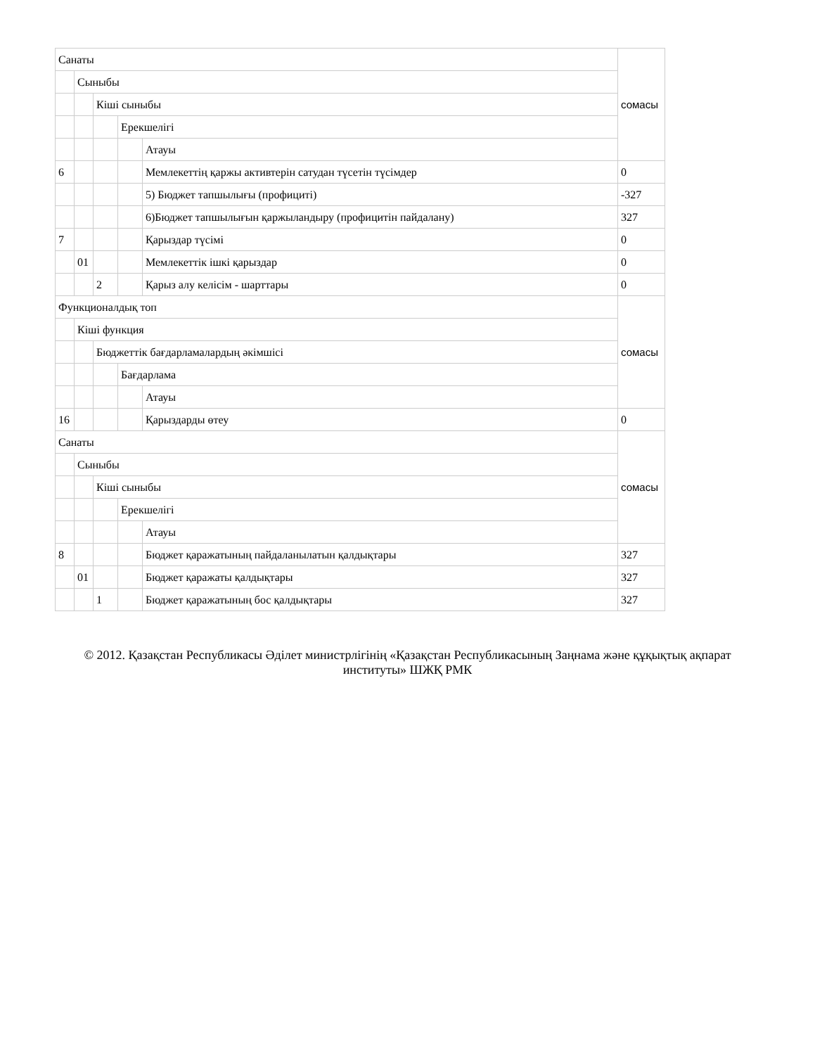| Санаты | | | | | сомасы |
| | Сыныбы | | | | |
| | | Кіші сыныбы | | | |
| | | | Ерекшелігі | | |
| | | | | Атауы | |
| 6 | | | | Мемлекеттің қаржы активтерін сатудан түсетін түсімдер | 0 |
| | | | | 5) Бюджет тапшылығы (профициті) | -327 |
| | | | | 6)Бюджет тапшылығын қаржыландыру (профицитін пайдалану) | 327 |
| 7 | | | | Қарыздар түсімі | 0 |
| | 01 | | | Мемлекеттік ішкі қарыздар | 0 |
| | | 2 | | Қарыз алу келісім - шарттары | 0 |
| Функционалдық топ | | | | | сомасы |
| | Кіші функция | | | | |
| | | Бюджеттік бағдарламалардың әкімшісі | | | |
| | | | Бағдарлама | | |
| | | | | Атауы | |
| 16 | | | | Қарыздарды өтеу | 0 |
| Санаты | | | | | сомасы |
| | Сыныбы | | | | |
| | | Кіші сыныбы | | | |
| | | | Ерекшелігі | | |
| | | | | Атауы | |
| 8 | | | | Бюджет қаражатының пайдаланылатын қалдықтары | 327 |
| | 01 | | | Бюджет қаражаты қалдықтары | 327 |
| | | 1 | | Бюджет қаражатының бос қалдықтары | 327 |
© 2012. Қазақстан Республикасы Әділет министрлігінің «Қазақстан Республикасының Заңнама және құқықтық ақпарат институты» ШЖҚ РМК